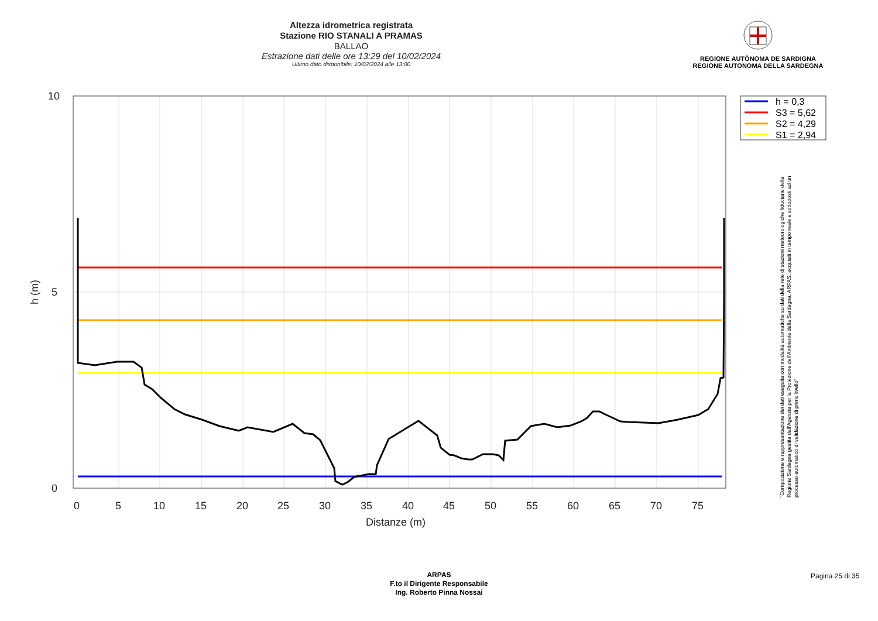Altezza idrometrica registrata
Stazione RIO STANALI A PRAMAS
BALLAO
Estrazione dati delle ore 13:29 del 10/02/2024
Ultimo dato disponibile: 10/02/2024 alle 13:00
REGIONE AUTÒNOMA DE SARDIGNA
REGIONE AUTONOMA DELLA SARDEGNA
10
5
0
0
5
10
15
20
25
30
35
40
45
50
55
60
65
70
75
Distanze (m)
h (m)
h = 0,3
S3 = 5,62
S2 = 4,29
S1 = 2,94
"Composizione e rappresentazione dei dati eseguita con modalità automatiche su dati della rete di stazioni meteorologiche fiduciarie della Regione Sardegna gestita dall'Agenzia per la Protezione dell'Ambiente della Sardegna, ARPAS, acquisiti in tempo reale e sottoposti ad un processo automatico di validazione di primo livello"
ARPAS
F.to il Dirigente Responsabile
Ing. Roberto Pinna Nossai
Pagina 25 di 35